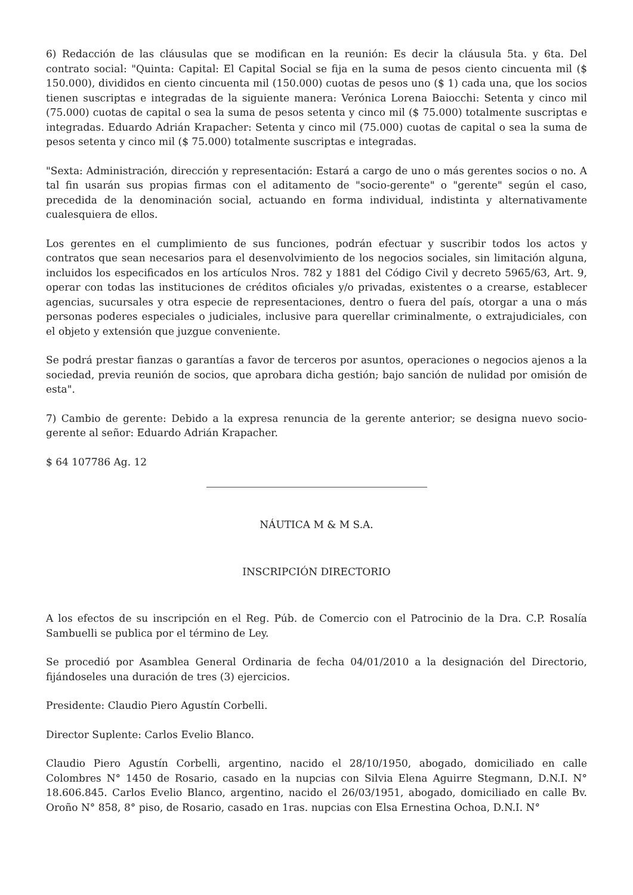6) Redacción de las cláusulas que se modifican en la reunión: Es decir la cláusula 5ta. y 6ta. Del contrato social: "Quinta: Capital: El Capital Social se fija en la suma de pesos ciento cincuenta mil ($ 150.000), divididos en ciento cincuenta mil (150.000) cuotas de pesos uno ($ 1) cada una, que los socios tienen suscriptas e integradas de la siguiente manera: Verónica Lorena Baiocchi: Setenta y cinco mil (75.000) cuotas de capital o sea la suma de pesos setenta y cinco mil ($ 75.000) totalmente suscriptas e integradas. Eduardo Adrián Krapacher: Setenta y cinco mil (75.000) cuotas de capital o sea la suma de pesos setenta y cinco mil ($ 75.000) totalmente suscriptas e integradas.
"Sexta: Administración, dirección y representación: Estará a cargo de uno o más gerentes socios o no. A tal fin usarán sus propias firmas con el aditamento de "socio-gerente" o "gerente" según el caso, precedida de la denominación social, actuando en forma individual, indistinta y alternativamente cualesquiera de ellos.
Los gerentes en el cumplimiento de sus funciones, podrán efectuar y suscribir todos los actos y contratos que sean necesarios para el desenvolvimiento de los negocios sociales, sin limitación alguna, incluidos los especificados en los artículos Nros. 782 y 1881 del Código Civil y decreto 5965/63, Art. 9, operar con todas las instituciones de créditos oficiales y/o privadas, existentes o a crearse, establecer agencias, sucursales y otra especie de representaciones, dentro o fuera del país, otorgar a una o más personas poderes especiales o judiciales, inclusive para querellar criminalmente, o extrajudiciales, con el objeto y extensión que juzgue conveniente.
Se podrá prestar fianzas o garantías a favor de terceros por asuntos, operaciones o negocios ajenos a la sociedad, previa reunión de socios, que aprobara dicha gestión; bajo sanción de nulidad por omisión de esta".
7) Cambio de gerente: Debido a la expresa renuncia de la gerente anterior; se designa nuevo socio-gerente al señor: Eduardo Adrián Krapacher.
$ 64 107786 Ag. 12
NÁUTICA M & M S.A.
INSCRIPCIÓN DIRECTORIO
A los efectos de su inscripción en el Reg. Púb. de Comercio con el Patrocinio de la Dra. C.P. Rosalía Sambuelli se publica por el término de Ley.
Se procedió por Asamblea General Ordinaria de fecha 04/01/2010 a la designación del Directorio, fijándoseles una duración de tres (3) ejercicios.
Presidente: Claudio Piero Agustín Corbelli.
Director Suplente: Carlos Evelio Blanco.
Claudio Piero Agustín Corbelli, argentino, nacido el 28/10/1950, abogado, domiciliado en calle Colombres N° 1450 de Rosario, casado en la nupcias con Silvia Elena Aguirre Stegmann, D.N.I. N° 18.606.845. Carlos Evelio Blanco, argentino, nacido el 26/03/1951, abogado, domiciliado en calle Bv. Oroño N° 858, 8° piso, de Rosario, casado en 1ras. nupcias con Elsa Ernestina Ochoa, D.N.I. N°